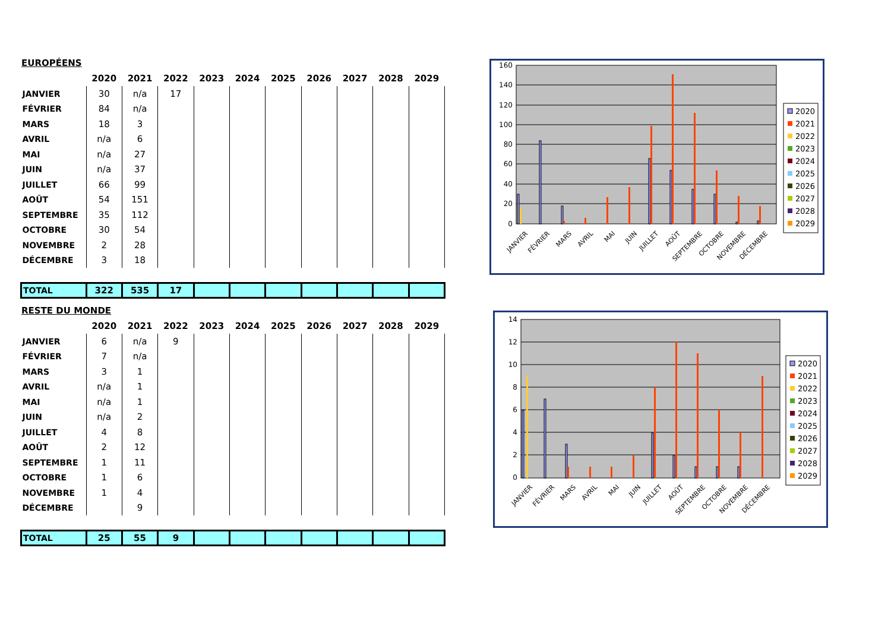EUROPÉENS
| | 2020 | 2021 | 2022 | 2023 | 2024 | 2025 | 2026 | 2027 | 2028 | 2029 |
| --- | --- | --- | --- | --- | --- | --- | --- | --- | --- | --- |
| JANVIER | 30 | n/a | 17 | | | | | | | |
| FÉVRIER | 84 | n/a | | | | | | | | |
| MARS | 18 | 3 | | | | | | | | |
| AVRIL | n/a | 6 | | | | | | | | |
| MAI | n/a | 27 | | | | | | | | |
| JUIN | n/a | 37 | | | | | | | | |
| JUILLET | 66 | 99 | | | | | | | | |
| AOÛT | 54 | 151 | | | | | | | | |
| SEPTEMBRE | 35 | 112 | | | | | | | | |
| OCTOBRE | 30 | 54 | | | | | | | | |
| NOVEMBRE | 2 | 28 | | | | | | | | |
| DÉCEMBRE | 3 | 18 | | | | | | | | |
| TOTAL | 322 | 535 | 17 | | | | | | | |
RESTE DU MONDE
| | 2020 | 2021 | 2022 | 2023 | 2024 | 2025 | 2026 | 2027 | 2028 | 2029 |
| --- | --- | --- | --- | --- | --- | --- | --- | --- | --- | --- |
| JANVIER | 6 | n/a | 9 | | | | | | | |
| FÉVRIER | 7 | n/a | | | | | | | | |
| MARS | 3 | 1 | | | | | | | | |
| AVRIL | n/a | 1 | | | | | | | | |
| MAI | n/a | 1 | | | | | | | | |
| JUIN | n/a | 2 | | | | | | | | |
| JUILLET | 4 | 8 | | | | | | | | |
| AOÛT | 2 | 12 | | | | | | | | |
| SEPTEMBRE | 1 | 11 | | | | | | | | |
| OCTOBRE | 1 | 6 | | | | | | | | |
| NOVEMBRE | 1 | 4 | | | | | | | | |
| DÉCEMBRE | | 9 | | | | | | | | |
| TOTAL | 25 | 55 | 9 | | | | | | | |
160
140
120
100
80
60
40
20
0
2020
2021
2022
2023
2024
2025
2026
2027
2028
2029
JANVIER
FÉVRIER
MARS
AVRIL
MAI
JUIN
JUILLET
AOÛT
SEPTEMBRE
OCTOBRE
NOVEMBRE
DÉCEMBRE
14
12
10
8
6
4
2
0
2020
2021
2022
2023
2024
2025
2026
2027
2028
2029
JANVIER
FÉVRIER
MARS
AVRIL
MAI
JUIN
JUILLET
AOÛT
SEPTEMBRE
OCTOBRE
NOVEMBRE
DÉCEMBRE